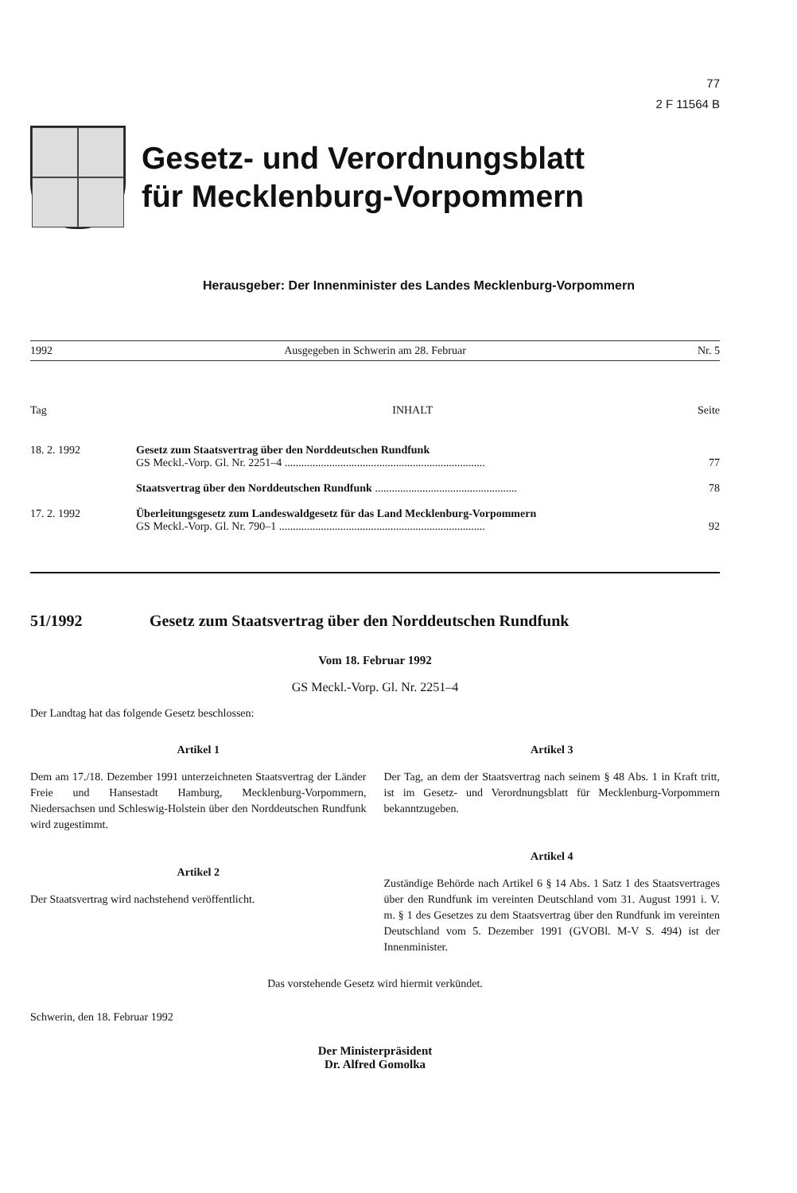77
2 F 11564 B
Gesetz- und Verordnungsblatt
für Mecklenburg-Vorpommern
Herausgeber: Der Innenminister des Landes Mecklenburg-Vorpommern
1992 Ausgegeben in Schwerin am 28. Februar Nr. 5
| Tag | INHALT | Seite |
| --- | --- | --- |
| 18. 2. 1992 | Gesetz zum Staatsvertrag über den Norddeutschen Rundfunk GS Meckl.-Vorp. Gl. Nr. 2251–4 ........................................................................ | 77 |
| | Staatsvertrag über den Norddeutschen Rundfunk ................................................... | 78 |
| 17. 2. 1992 | Überleitungsgesetz zum Landeswaldgesetz für das Land Mecklenburg-Vorpommern GS Meckl.-Vorp. Gl. Nr. 790–1 .......................................................................... | 92 |
51/1992 Gesetz zum Staatsvertrag über den Norddeutschen Rundfunk
Vom 18. Februar 1992
GS Meckl.-Vorp. Gl. Nr. 2251–4
Der Landtag hat das folgende Gesetz beschlossen:
Artikel 1
Dem am 17./18. Dezember 1991 unterzeichneten Staatsvertrag der Länder Freie und Hansestadt Hamburg, Mecklenburg-Vorpommern, Niedersachsen und Schleswig-Holstein über den Norddeutschen Rundfunk wird zugestimmt.
Artikel 2
Der Staatsvertrag wird nachstehend veröffentlicht.
Artikel 3
Der Tag, an dem der Staatsvertrag nach seinem § 48 Abs. 1 in Kraft tritt, ist im Gesetz- und Verordnungsblatt für Mecklenburg-Vorpommern bekanntzugeben.
Artikel 4
Zuständige Behörde nach Artikel 6 § 14 Abs. 1 Satz 1 des Staatsvertrages über den Rundfunk im vereinten Deutschland vom 31. August 1991 i. V. m. § 1 des Gesetzes zu dem Staatsvertrag über den Rundfunk im vereinten Deutschland vom 5. Dezember 1991 (GVOBl. M-V S. 494) ist der Innenminister.
Das vorstehende Gesetz wird hiermit verkündet.
Schwerin, den 18. Februar 1992
Der Ministerpräsident
Dr. Alfred Gomolka